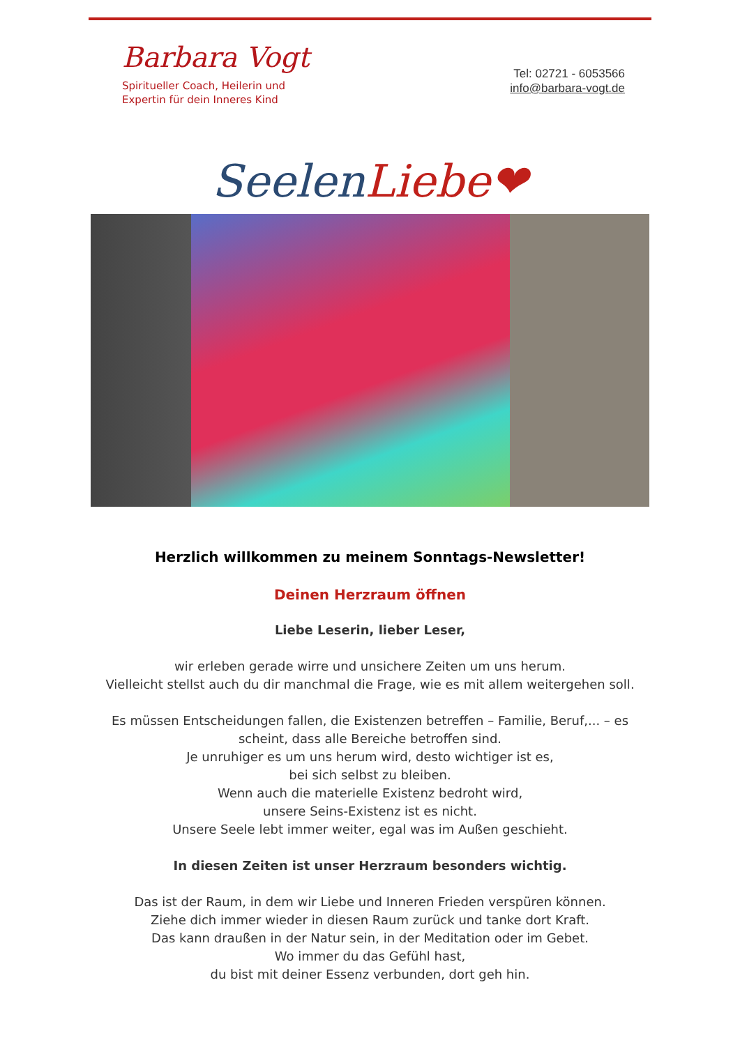Barbara Vogt
Spiritueller Coach, Heilerin und
Expertin für dein Inneres Kind
Tel: 02721 - 6053566
info@barbara-vogt.de
Seelen Liebe❤
Herzlich willkommen zu meinem Sonntags-Newsletter!
Deinen Herzraum öffnen
Liebe Leserin, lieber Leser,
wir erleben gerade wirre und unsichere Zeiten um uns herum.
Vielleicht stellst auch du dir manchmal die Frage, wie es mit allem weitergehen soll.
Es müssen Entscheidungen fallen, die Existenzen betreffen – Familie, Beruf,... – es
scheint, dass alle Bereiche betroffen sind.
Je unruhiger es um uns herum wird, desto wichtiger ist es,
bei sich selbst zu bleiben.
Wenn auch die materielle Existenz bedroht wird,
unsere Seins-Existenz ist es nicht.
Unsere Seele lebt immer weiter, egal was im Außen geschieht.
In diesen Zeiten ist unser Herzraum besonders wichtig.
Das ist der Raum, in dem wir Liebe und Inneren Frieden verspüren können.
Ziehe dich immer wieder in diesen Raum zurück und tanke dort Kraft.
Das kann draußen in der Natur sein, in der Meditation oder im Gebet.
Wo immer du das Gefühl hast,
du bist mit deiner Essenz verbunden, dort geh hin.